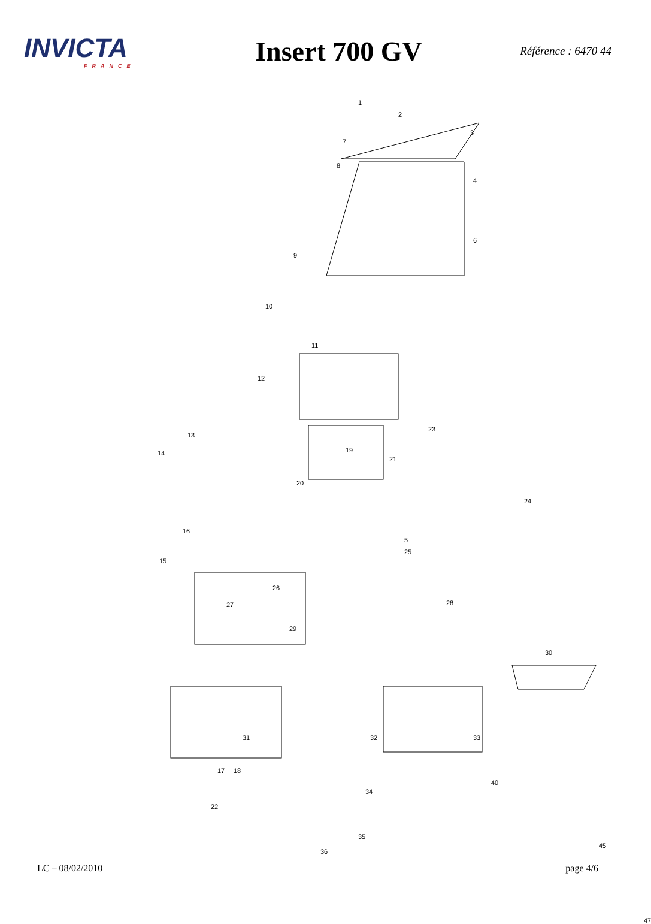INVICTA
FRANCE
Insert 700 GV
Référence : 6470 44
1
2
3
4
5
6
7
8
9
10
11
12
13
14
15
16
17 18
19
20
21
22
23
24
25
26
27 28
29
30
31 32 33
34
35
36
40
45
47
LC – 08/02/2010 page 4/6